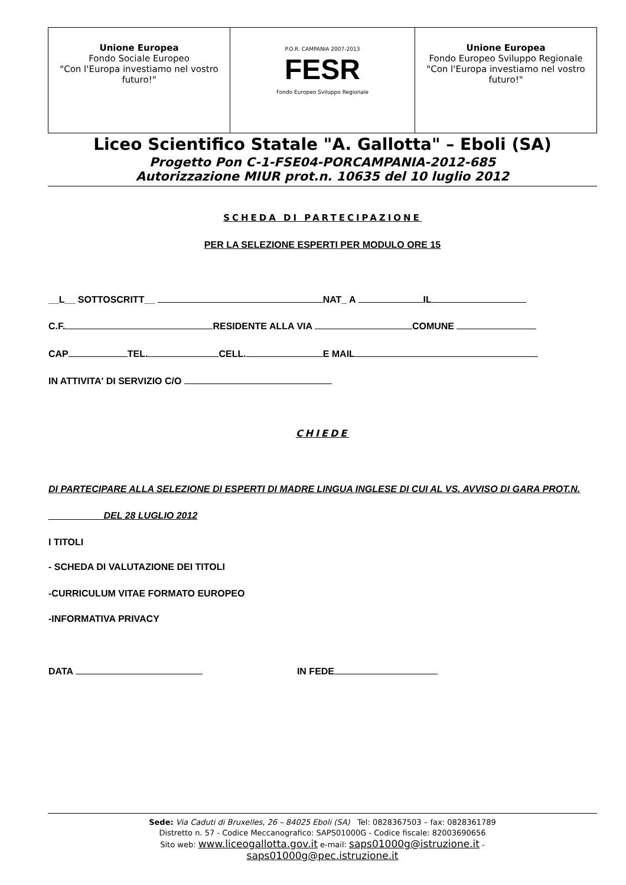| Unione Europea Fondo Sociale Europeo "Con l'Europa investiamo nel vostro futuro!" | P.O.R. CAMPANIA 2007-2013 FESR Fondo Europeo Sviluppo Regionale | Unione Europea Fondo Europeo Sviluppo Regionale "Con l'Europa investiamo nel vostro futuro!" |
Liceo Scientifico Statale "A. Gallotta" – Eboli (SA)
Progetto Pon C-1-FSE04-PORCAMPANIA-2012-685
Autorizzazione MIUR prot.n. 10635 del 10 luglio 2012
SCHEDA DI PARTECIPAZIONE
PER LA SELEZIONE ESPERTI PER MODULO ORE 15
__L__ SOTTOSCRITT__ NAT_ A IL
C.F. RESIDENTE ALLA VIA COMUNE
CAP TEL. CELL. E MAIL
IN ATTIVITA' DI SERVIZIO C/O
CHIEDE
DI PARTECIPARE ALLA SELEZIONE DI ESPERTI DI MADRE LINGUA INGLESE DI CUI AL VS. AVVISO DI GARA PROT.N.
__________ DEL 28 LUGLIO 2012
I TITOLI
- SCHEDA DI VALUTAZIONE DEI TITOLI
-CURRICULUM VITAE FORMATO EUROPEO
-INFORMATIVA PRIVACY
DATA IN FEDE
Sede: Via Caduti di Bruxelles, 26 – 84025 Eboli (SA) Tel: 0828367503 – fax: 0828361789
Distretto n. 57 - Codice Meccanografico: SAPS01000G - Codice fiscale: 82003690656
Sito web: www.liceogallotta.gov.it e-mail: saps01000g@istruzione.it -
saps01000g@pec.istruzione.it